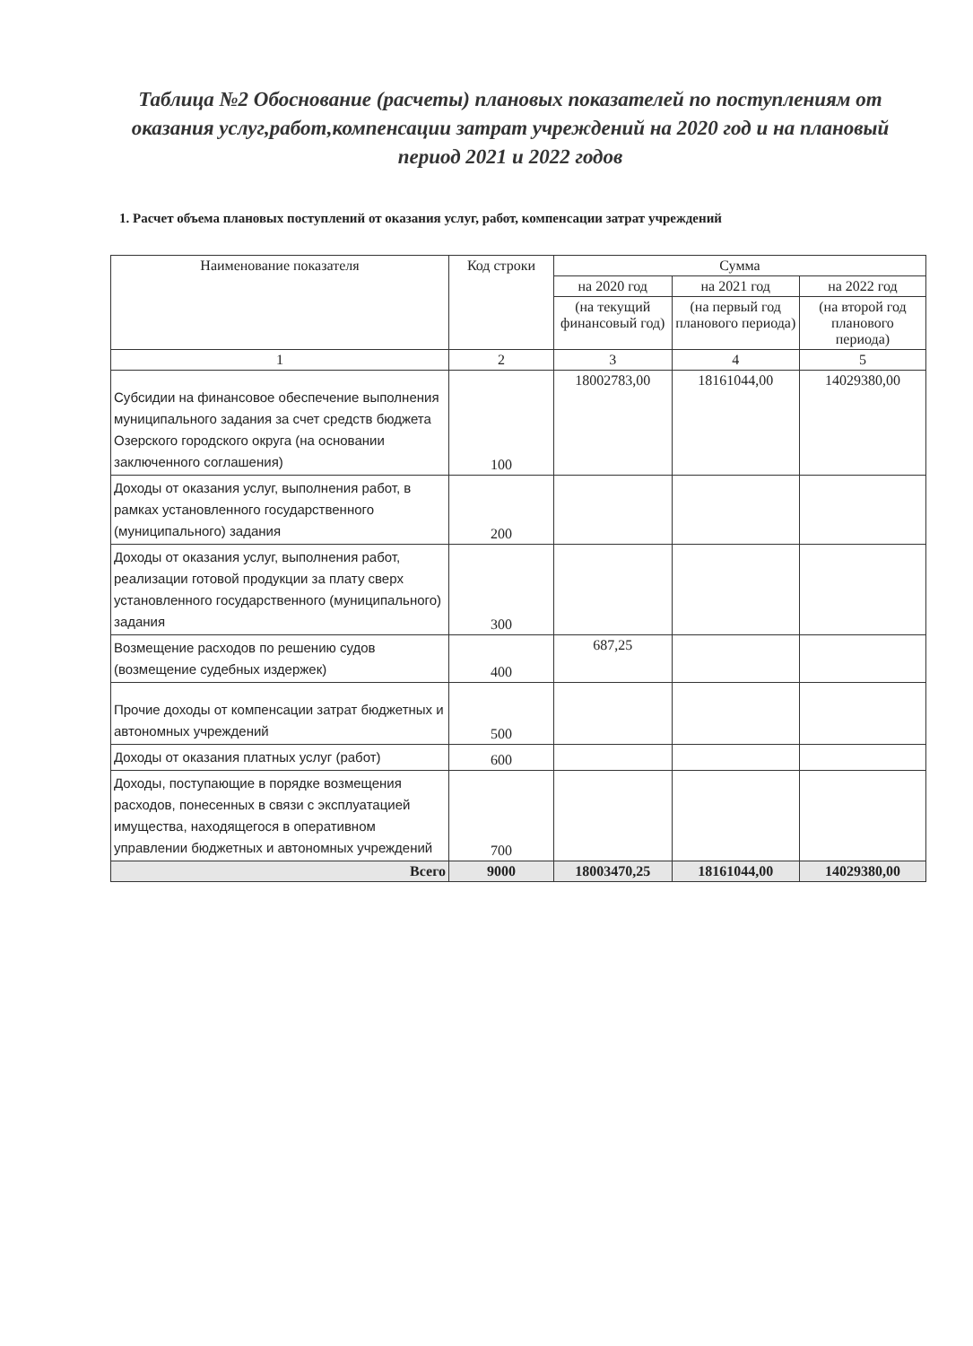Таблица №2 Обоснование (расчеты) плановых показателей по поступлениям от оказания услуг,работ,компенсации затрат учреждений на 2020 год и на плановый период 2021 и 2022 годов
1. Расчет объема плановых поступлений от оказания услуг, работ, компенсации затрат учреждений
| Наименование показателя | Код строки | Сумма | | |
| --- | --- | --- | --- | --- |
| | | на 2020 год | на 2021 год | на 2022 год |
| | | (на текущий финансовый год) | (на первый год планового периода) | (на второй год планового периода) |
| 1 | 2 | 3 | 4 | 5 |
| Субсидии на финансовое обеспечение выполнения муниципального задания за счет средств бюджета Озерского городского округа (на основании заключенного соглашения) | 100 | 18002783,00 | 18161044,00 | 14029380,00 |
| Доходы от оказания услуг, выполнения работ, в рамках установленного государственного (муниципального) задания | 200 | | | |
| Доходы от оказания услуг, выполнения работ, реализации готовой продукции за плату сверх установленного государственного (муниципального) задания | 300 | | | |
| Возмещение расходов по решению судов (возмещение судебных издержек) | 400 | 687,25 | | |
| Прочие доходы от компенсации затрат бюджетных и автономных учреждений | 500 | | | |
| Доходы от оказания платных услуг (работ) | 600 | | | |
| Доходы, поступающие в порядке возмещения расходов, понесенных в связи с эксплуатацией имущества, находящегося в оперативном управлении бюджетных и автономных учреждений | 700 | | | |
| Всего | 9000 | 18003470,25 | 18161044,00 | 14029380,00 |